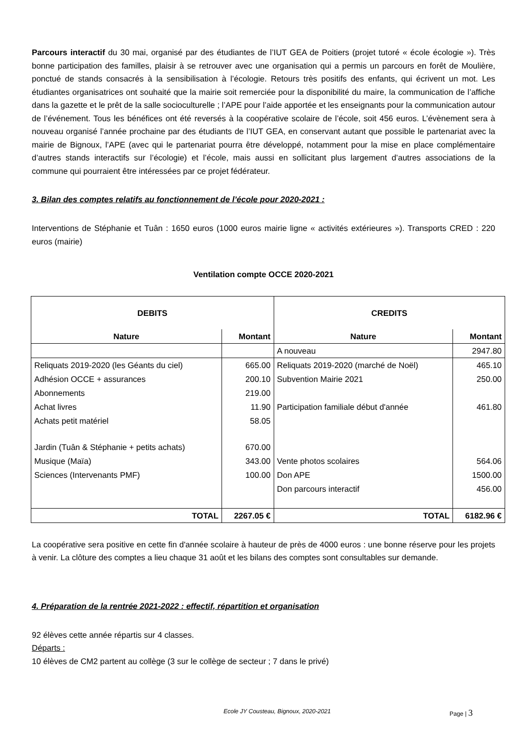Parcours interactif du 30 mai, organisé par des étudiantes de l’IUT GEA de Poitiers (projet tutoré « école écologie »). Très bonne participation des familles, plaisir à se retrouver avec une organisation qui a permis un parcours en forêt de Moulière, ponctué de stands consacrés à la sensibilisation à l’écologie. Retours très positifs des enfants, qui écrivent un mot. Les étudiantes organisatrices ont souhaité que la mairie soit remerciée pour la disponibilité du maire, la communication de l’affiche dans la gazette et le prêt de la salle socioculturelle ; l’APE pour l’aide apportée et les enseignants pour la communication autour de l’événement. Tous les bénéfices ont été reversés à la coopérative scolaire de l’école, soit 456 euros. L’évènement sera à nouveau organisé l’année prochaine par des étudiants de l’IUT GEA, en conservant autant que possible le partenariat avec la mairie de Bignoux, l’APE (avec qui le partenariat pourra être développé, notamment pour la mise en place complémentaire d’autres stands interactifs sur l’écologie) et l’école, mais aussi en sollicitant plus largement d’autres associations de la commune qui pourraient être intéressées par ce projet fédérateur.
3. Bilan des comptes relatifs au fonctionnement de l’école pour 2020-2021 :
Interventions de Stéphanie et Tuân : 1650 euros (1000 euros mairie ligne « activités extérieures »). Transports CRED : 220 euros (mairie)
Ventilation compte OCCE 2020-2021
| DEBITS | | CREDITS | |
| --- | --- | --- | --- |
| Nature | Montant | Nature | Montant |
| | | A nouveau | 2947.80 |
| Reliquats 2019-2020 (les Géants du ciel) | 665.00 | Reliquats 2019-2020 (marché de Noël) | 465.10 |
| Adhésion OCCE + assurances | 200.10 | Subvention Mairie 2021 | 250.00 |
| Abonnements | 219.00 | | |
| Achat livres | 11.90 | Participation familiale début d'année | 461.80 |
| Achats petit matériel | 58.05 | | |
| Jardin (Tuân & Stéphanie + petits achats) | 670.00 | | |
| Musique (Maïa) | 343.00 | Vente photos scolaires | 564.06 |
| Sciences (Intervenants PMF) | 100.00 | Don APE | 1500.00 |
| | | Don parcours interactif | 456.00 |
| TOTAL | 2267.05 € | TOTAL | 6182.96 € |
La coopérative sera positive en cette fin d'année scolaire à hauteur de près de 4000 euros : une bonne réserve pour les projets à venir. La clôture des comptes a lieu chaque 31 août et les bilans des comptes sont consultables sur demande.
4. Préparation de la rentrée 2021-2022 : effectif, répartition et organisation
92 élèves cette année répartis sur 4 classes.
Départs :
10 élèves de CM2 partent au collège (3 sur le collège de secteur ; 7 dans le privé)
Ecole JY Cousteau, Bignoux, 2020-2021 Page | 3